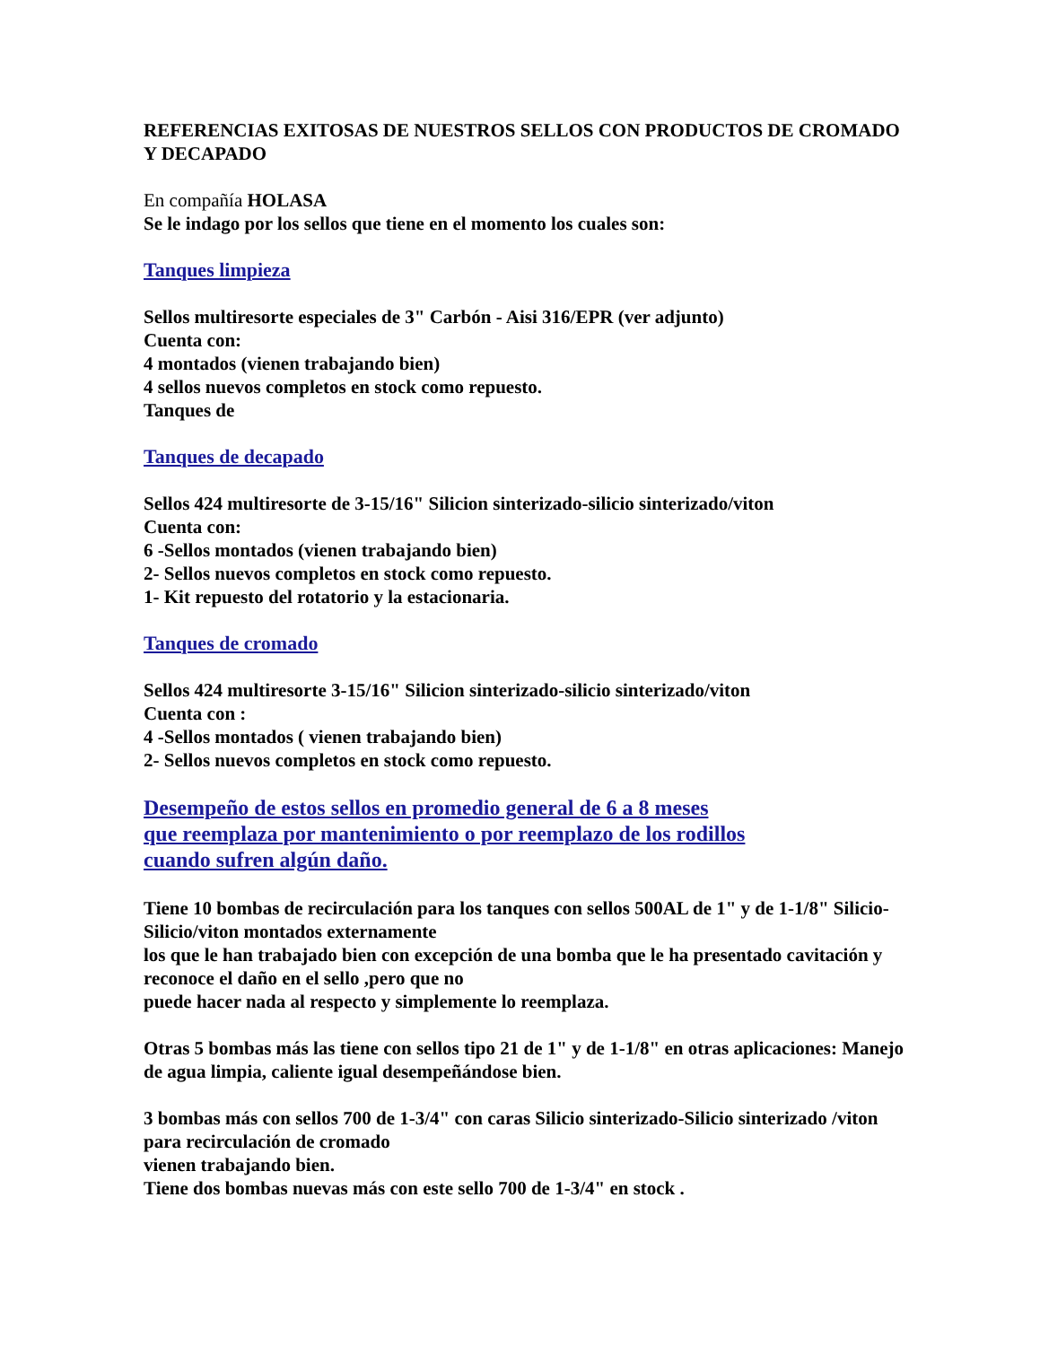REFERENCIAS EXITOSAS DE NUESTROS SELLOS CON PRODUCTOS DE CROMADO Y DECAPADO
En compañía HOLASA
Se le indago por los sellos que tiene en el momento los cuales son:
Tanques limpieza
Sellos multiresorte especiales de 3" Carbón - Aisi 316/EPR (ver adjunto)
Cuenta con:
4 montados (vienen trabajando bien)
4 sellos nuevos completos en stock como repuesto.
Tanques de
Tanques de decapado
Sellos 424 multiresorte de 3-15/16" Silicion sinterizado-silicio sinterizado/viton
Cuenta con:
6 -Sellos montados (vienen trabajando bien)
2- Sellos nuevos completos en stock como repuesto.
1- Kit repuesto del rotatorio y la estacionaria.
Tanques de cromado
Sellos 424 multiresorte 3-15/16" Silicion sinterizado-silicio sinterizado/viton
Cuenta con :
4 -Sellos montados ( vienen trabajando bien)
2- Sellos nuevos completos en stock como repuesto.
Desempeño de estos sellos en promedio general de 6 a 8 meses
que reemplaza por mantenimiento o por reemplazo de los rodillos
cuando sufren algún daño.
Tiene 10 bombas de recirculación para los tanques con sellos 500AL de 1" y de 1-1/8" Silicio-Silicio/viton montados externamente
los que le han trabajado bien con excepción de una bomba que le ha presentado cavitación y reconoce el daño en el sello ,pero que no
puede hacer nada al respecto y simplemente lo reemplaza.
Otras 5 bombas más las tiene con sellos tipo 21 de 1" y de 1-1/8" en otras aplicaciones: Manejo de agua limpia, caliente igual desempeñándose bien.
3 bombas más con sellos 700 de 1-3/4" con caras Silicio sinterizado-Silicio sinterizado /viton para recirculación de cromado
vienen trabajando bien.
Tiene dos bombas nuevas más con este sello 700 de 1-3/4" en stock .